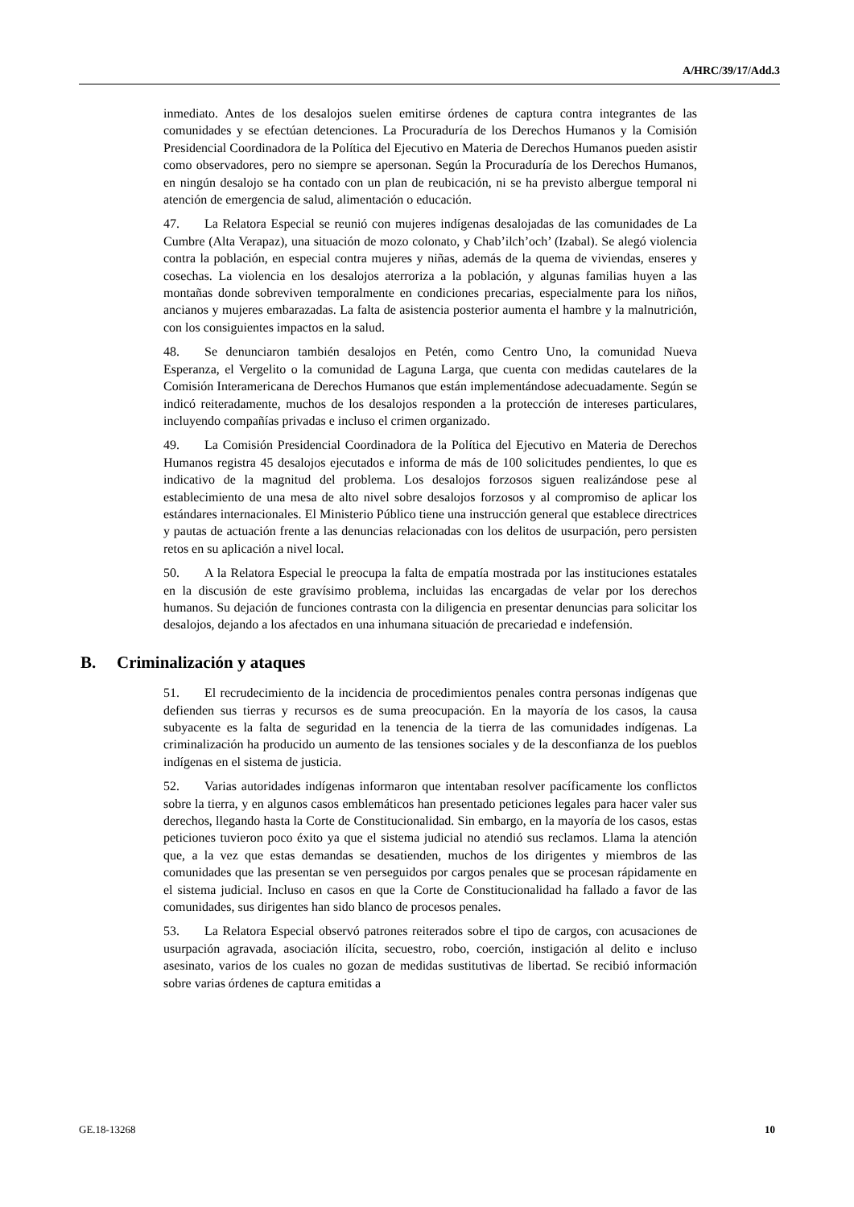A/HRC/39/17/Add.3
inmediato. Antes de los desalojos suelen emitirse órdenes de captura contra integrantes de las comunidades y se efectúan detenciones. La Procuraduría de los Derechos Humanos y la Comisión Presidencial Coordinadora de la Política del Ejecutivo en Materia de Derechos Humanos pueden asistir como observadores, pero no siempre se apersonan. Según la Procuraduría de los Derechos Humanos, en ningún desalojo se ha contado con un plan de reubicación, ni se ha previsto albergue temporal ni atención de emergencia de salud, alimentación o educación.
47. La Relatora Especial se reunió con mujeres indígenas desalojadas de las comunidades de La Cumbre (Alta Verapaz), una situación de mozo colonato, y Chab’ilch’och’ (Izabal). Se alegó violencia contra la población, en especial contra mujeres y niñas, además de la quema de viviendas, enseres y cosechas. La violencia en los desalojos aterroriza a la población, y algunas familias huyen a las montañas donde sobreviven temporalmente en condiciones precarias, especialmente para los niños, ancianos y mujeres embarazadas. La falta de asistencia posterior aumenta el hambre y la malnutrición, con los consiguientes impactos en la salud.
48. Se denunciaron también desalojos en Petén, como Centro Uno, la comunidad Nueva Esperanza, el Vergelito o la comunidad de Laguna Larga, que cuenta con medidas cautelares de la Comisión Interamericana de Derechos Humanos que están implementándose adecuadamente. Según se indicó reiteradamente, muchos de los desalojos responden a la protección de intereses particulares, incluyendo compañías privadas e incluso el crimen organizado.
49. La Comisión Presidencial Coordinadora de la Política del Ejecutivo en Materia de Derechos Humanos registra 45 desalojos ejecutados e informa de más de 100 solicitudes pendientes, lo que es indicativo de la magnitud del problema. Los desalojos forzosos siguen realizándose pese al establecimiento de una mesa de alto nivel sobre desalojos forzosos y al compromiso de aplicar los estándares internacionales. El Ministerio Público tiene una instrucción general que establece directrices y pautas de actuación frente a las denuncias relacionadas con los delitos de usurpación, pero persisten retos en su aplicación a nivel local.
50. A la Relatora Especial le preocupa la falta de empatía mostrada por las instituciones estatales en la discusión de este gravísimo problema, incluidas las encargadas de velar por los derechos humanos. Su dejación de funciones contrasta con la diligencia en presentar denuncias para solicitar los desalojos, dejando a los afectados en una inhumana situación de precariedad e indefensión.
B. Criminalización y ataques
51. El recrudecimiento de la incidencia de procedimientos penales contra personas indígenas que defienden sus tierras y recursos es de suma preocupación. En la mayoría de los casos, la causa subyacente es la falta de seguridad en la tenencia de la tierra de las comunidades indígenas. La criminalización ha producido un aumento de las tensiones sociales y de la desconfianza de los pueblos indígenas en el sistema de justicia.
52. Varias autoridades indígenas informaron que intentaban resolver pacíficamente los conflictos sobre la tierra, y en algunos casos emblemáticos han presentado peticiones legales para hacer valer sus derechos, llegando hasta la Corte de Constitucionalidad. Sin embargo, en la mayoría de los casos, estas peticiones tuvieron poco éxito ya que el sistema judicial no atendió sus reclamos. Llama la atención que, a la vez que estas demandas se desatienden, muchos de los dirigentes y miembros de las comunidades que las presentan se ven perseguidos por cargos penales que se procesan rápidamente en el sistema judicial. Incluso en casos en que la Corte de Constitucionalidad ha fallado a favor de las comunidades, sus dirigentes han sido blanco de procesos penales.
53. La Relatora Especial observó patrones reiterados sobre el tipo de cargos, con acusaciones de usurpación agravada, asociación ilícita, secuestro, robo, coerción, instigación al delito e incluso asesinato, varios de los cuales no gozan de medidas sustitutivas de libertad. Se recibió información sobre varias órdenes de captura emitidas a
GE.18-13268 10